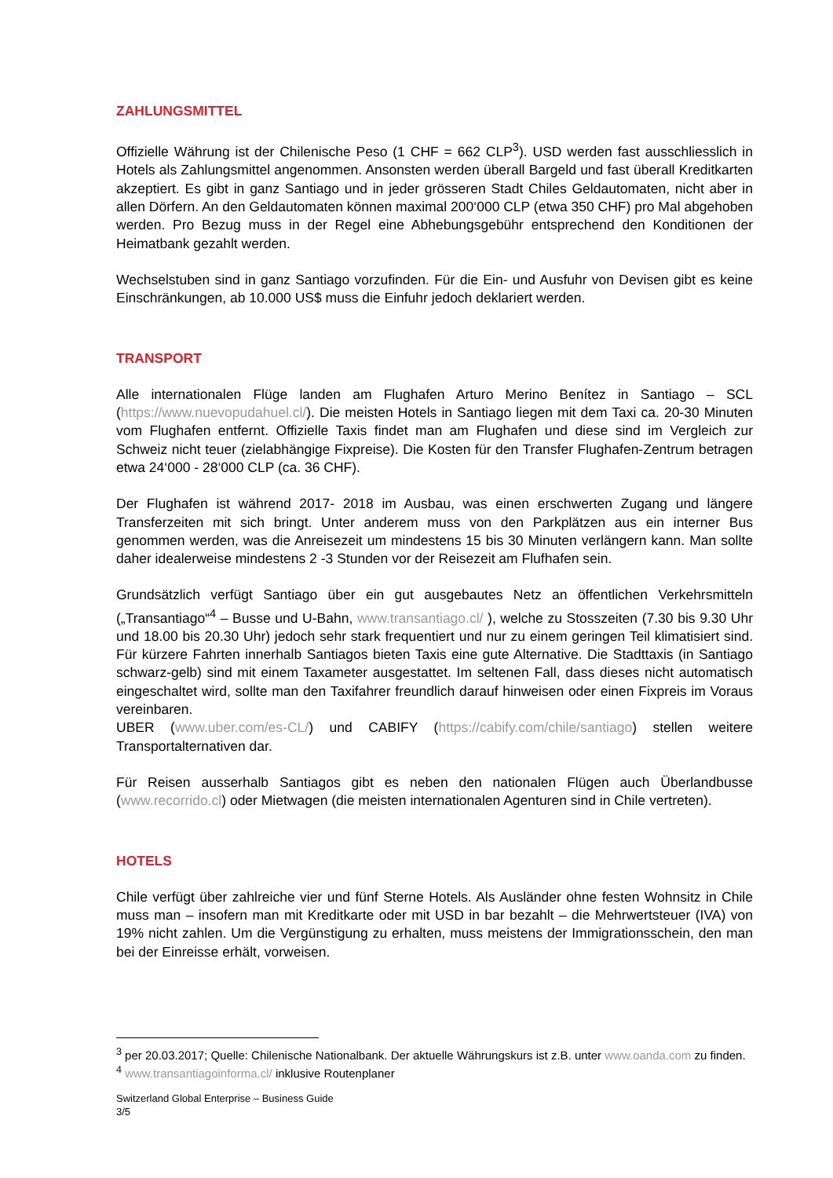ZAHLUNGSMITTEL
Offizielle Währung ist der Chilenische Peso (1 CHF = 662 CLP<sup>3</sup>). USD werden fast ausschliesslich in Hotels als Zahlungsmittel angenommen. Ansonsten werden überall Bargeld und fast überall Kreditkarten akzeptiert. Es gibt in ganz Santiago und in jeder grösseren Stadt Chiles Geldautomaten, nicht aber in allen Dörfern. An den Geldautomaten können maximal 200‘000 CLP (etwa 350 CHF) pro Mal abgehoben werden. Pro Bezug muss in der Regel eine Abhebungsgebühr entsprechend den Konditionen der Heimatbank gezahlt werden.
Wechselstuben sind in ganz Santiago vorzufinden. Für die Ein- und Ausfuhr von Devisen gibt es keine Einschränkungen, ab 10.000 US$ muss die Einfuhr jedoch deklariert werden.
TRANSPORT
Alle internationalen Flüge landen am Flughafen Arturo Merino Benítez in Santiago – SCL (https://www.nuevopudahuel.cl/). Die meisten Hotels in Santiago liegen mit dem Taxi ca. 20-30 Minuten vom Flughafen entfernt. Offizielle Taxis findet man am Flughafen und diese sind im Vergleich zur Schweiz nicht teuer (zielabhängige Fixpreise). Die Kosten für den Transfer Flughafen-Zentrum betragen etwa 24‘000 - 28‘000 CLP (ca. 36 CHF).
Der Flughafen ist während 2017- 2018 im Ausbau, was einen erschwerten Zugang und längere Transferzeiten mit sich bringt. Unter anderem muss von den Parkplätzen aus ein interner Bus genommen werden, was die Anreisezeit um mindestens 15 bis 30 Minuten verlängern kann. Man sollte daher idealerweise mindestens 2 -3 Stunden vor der Reisezeit am Flufhafen sein.
Grundsätzlich verfügt Santiago über ein gut ausgebautes Netz an öffentlichen Verkehrsmitteln („Transantiago“<sup>4</sup> – Busse und U-Bahn, www.transantiago.cl/ ), welche zu Stosszeiten (7.30 bis 9.30 Uhr und 18.00 bis 20.30 Uhr) jedoch sehr stark frequentiert und nur zu einem geringen Teil klimatisiert sind. Für kürzere Fahrten innerhalb Santiagos bieten Taxis eine gute Alternative. Die Stadttaxis (in Santiago schwarz-gelb) sind mit einem Taxameter ausgestattet. Im seltenen Fall, dass dieses nicht automatisch eingeschaltet wird, sollte man den Taxifahrer freundlich darauf hinweisen oder einen Fixpreis im Voraus vereinbaren.
UBER (www.uber.com/es-CL/) und CABIFY (https://cabify.com/chile/santiago) stellen weitere Transportalternativen dar.
Für Reisen ausserhalb Santiagos gibt es neben den nationalen Flügen auch Überlandbusse (www.recorrido.cl) oder Mietwagen (die meisten internationalen Agenturen sind in Chile vertreten).
HOTELS
Chile verfügt über zahlreiche vier und fünf Sterne Hotels. Als Ausländer ohne festen Wohnsitz in Chile muss man – insofern man mit Kreditkarte oder mit USD in bar bezahlt – die Mehrwertsteuer (IVA) von 19% nicht zahlen. Um die Vergünstigung zu erhalten, muss meistens der Immigrationsschein, den man bei der Einreisse erhält, vorweisen.
<sup>3</sup> per 20.03.2017; Quelle: Chilenische Nationalbank. Der aktuelle Währungskurs ist z.B. unter www.oanda.com zu finden.
<sup>4</sup> www.transantiagoinforma.cl/ inklusive Routenplaner
Switzerland Global Enterprise – Business Guide
3/5